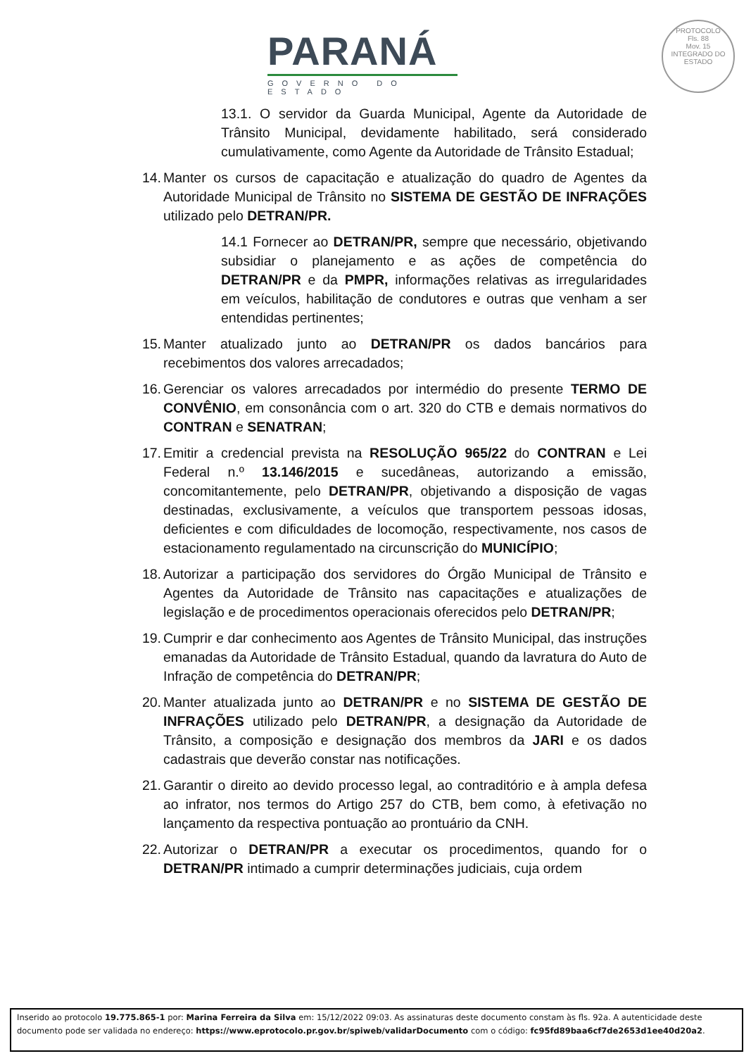PARANÁ
GOVERNO DO ESTADO
PROTOCOLO
Fls. 88
Mov. 15
INTEGRADO DO ESTADO
13.1. O servidor da Guarda Municipal, Agente da Autoridade de Trânsito Municipal, devidamente habilitado, será considerado cumulativamente, como Agente da Autoridade de Trânsito Estadual;
14. Manter os cursos de capacitação e atualização do quadro de Agentes da Autoridade Municipal de Trânsito no SISTEMA DE GESTÃO DE INFRAÇÕES utilizado pelo DETRAN/PR.
14.1 Fornecer ao DETRAN/PR, sempre que necessário, objetivando subsidiar o planejamento e as ações de competência do DETRAN/PR e da PMPR, informações relativas as irregularidades em veículos, habilitação de condutores e outras que venham a ser entendidas pertinentes;
15. Manter atualizado junto ao DETRAN/PR os dados bancários para recebimentos dos valores arrecadados;
16. Gerenciar os valores arrecadados por intermédio do presente TERMO DE CONVÊNIO, em consonância com o art. 320 do CTB e demais normativos do CONTRAN e SENATRAN;
17. Emitir a credencial prevista na RESOLUÇÃO 965/22 do CONTRAN e Lei Federal n.º 13.146/2015 e sucedâneas, autorizando a emissão, concomitantemente, pelo DETRAN/PR, objetivando a disposição de vagas destinadas, exclusivamente, a veículos que transportem pessoas idosas, deficientes e com dificuldades de locomoção, respectivamente, nos casos de estacionamento regulamentado na circunscrição do MUNICÍPIO;
18. Autorizar a participação dos servidores do Órgão Municipal de Trânsito e Agentes da Autoridade de Trânsito nas capacitações e atualizações de legislação e de procedimentos operacionais oferecidos pelo DETRAN/PR;
19. Cumprir e dar conhecimento aos Agentes de Trânsito Municipal, das instruções emanadas da Autoridade de Trânsito Estadual, quando da lavratura do Auto de Infração de competência do DETRAN/PR;
20. Manter atualizada junto ao DETRAN/PR e no SISTEMA DE GESTÃO DE INFRAÇÕES utilizado pelo DETRAN/PR, a designação da Autoridade de Trânsito, a composição e designação dos membros da JARI e os dados cadastrais que deverão constar nas notificações.
21. Garantir o direito ao devido processo legal, ao contraditório e à ampla defesa ao infrator, nos termos do Artigo 257 do CTB, bem como, à efetivação no lançamento da respectiva pontuação ao prontuário da CNH.
22. Autorizar o DETRAN/PR a executar os procedimentos, quando for o DETRAN/PR intimado a cumprir determinações judiciais, cuja ordem
Inserido ao protocolo 19.775.865-1 por: Marina Ferreira da Silva em: 15/12/2022 09:03. As assinaturas deste documento constam às fls. 92a. A autenticidade deste documento pode ser validada no endereço: https://www.eprotocolo.pr.gov.br/spiweb/validarDocumento com o código: fc95fd89baa6cf7de2653d1ee40d20a2.